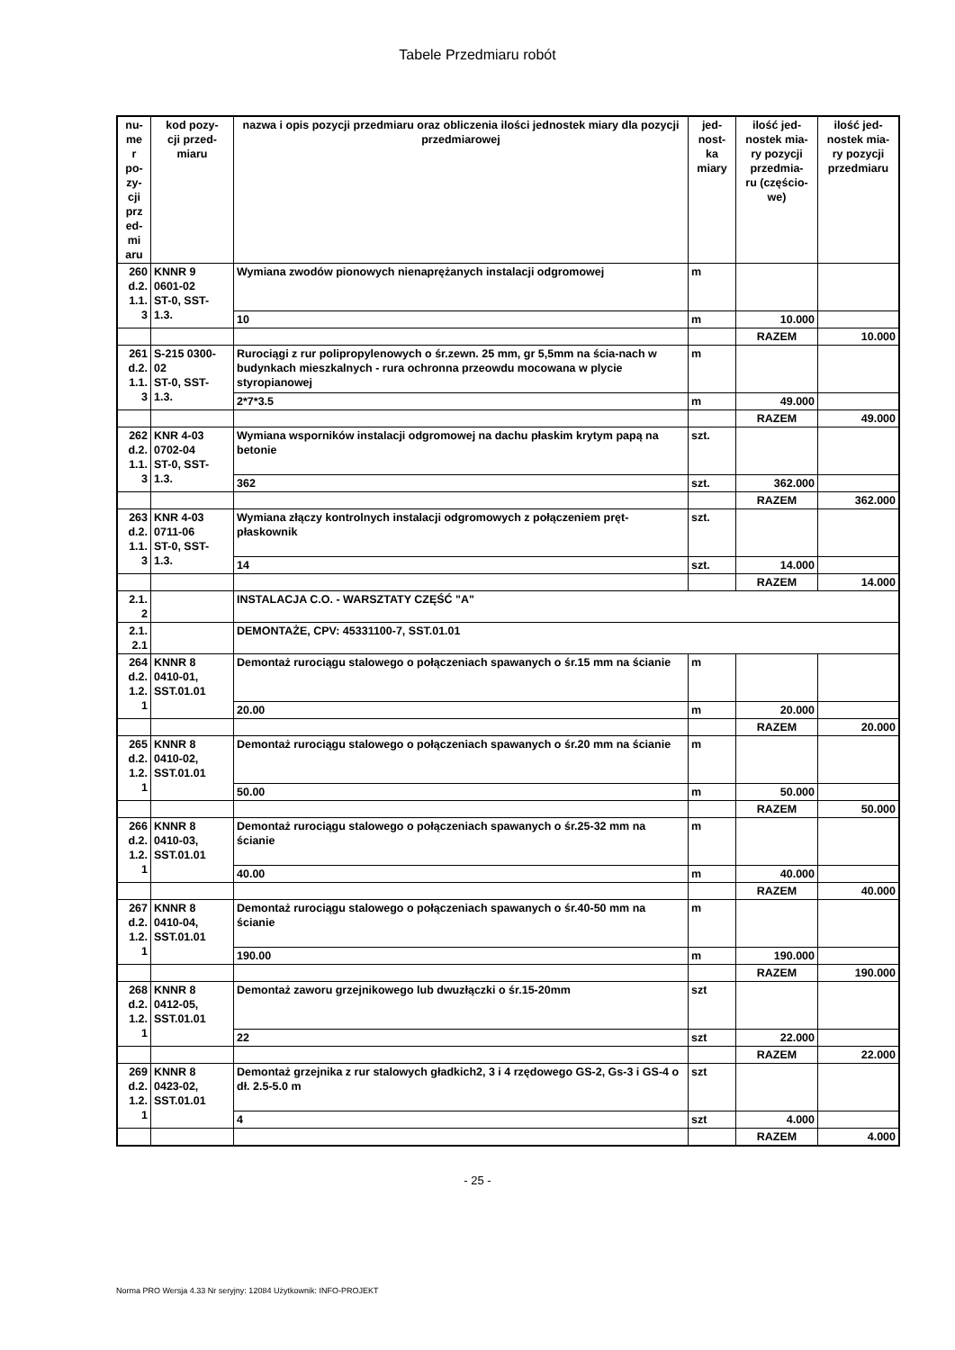Tabele Przedmiaru robót
| nu- me r po- zy- cji prz ed- mi aru | kod pozy- cji przed- miaru | nazwa i opis pozycji przedmiaru oraz obliczenia ilości jednostek miary dla pozycji przedmiarowej | jed- nost- ka miary | ilość jed- nostek mia- ry pozycji przedmia- ru (częścio- we) | ilość jed- nostek mia- ry pozycji przedmiaru |
| --- | --- | --- | --- | --- | --- |
| 260 d.2. 1.1. 3 | KNNR 9 0601-02 ST-0, SST- 1.3. | Wymiana zwodów pionowych nienaprężanych instalacji odgromowej | m | | |
| | | 10 | m | 10.000 | |
| | | | | RAZEM | 10.000 |
| 261 d.2. 1.1. 3 | S-215 0300- 02 ST-0, SST- 1.3. | Rurociągi z rur polipropylenowych o śr.zewn. 25 mm, gr 5,5mm na ścia-nach w budynkach mieszkalnych - rura ochronna przeowdu mocowana w plycie styropianowej | m | | |
| | | 2*7*3.5 | m | 49.000 | |
| | | | | RAZEM | 49.000 |
| 262 d.2. 1.1. 3 | KNR 4-03 0702-04 ST-0, SST- 1.3. | Wymiana wsporników instalacji odgromowej na dachu płaskim krytym papą na betonie | szt. | | |
| | | 362 | szt. | 362.000 | |
| | | | | RAZEM | 362.000 |
| 263 d.2. 1.1. 3 | KNR 4-03 0711-06 ST-0, SST- 1.3. | Wymiana złączy kontrolnych instalacji odgromowych z połączeniem pręt-płaskownik | szt. | | |
| | | 14 | szt. | 14.000 | |
| | | | | RAZEM | 14.000 |
| 2.1. 2 | | INSTALACJA C.O. - WARSZTATY CZĘŚĆ "A" | | | |
| 2.1. 2.1 | | DEMONTAŻE, CPV: 45331100-7, SST.01.01 | | | |
| 264 d.2. 1.2. 1 | KNNR 8 0410-01, SST.01.01 | Demontaż rurociągu stalowego o połączeniach spawanych o śr.15 mm na ścianie | m | | |
| | | 20.00 | m | 20.000 | |
| | | | | RAZEM | 20.000 |
| 265 d.2. 1.2. 1 | KNNR 8 0410-02, SST.01.01 | Demontaż rurociągu stalowego o połączeniach spawanych o śr.20 mm na ścianie | m | | |
| | | 50.00 | m | 50.000 | |
| | | | | RAZEM | 50.000 |
| 266 d.2. 1.2. 1 | KNNR 8 0410-03, SST.01.01 | Demontaż rurociągu stalowego o połączeniach spawanych o śr.25-32 mm na ścianie | m | | |
| | | 40.00 | m | 40.000 | |
| | | | | RAZEM | 40.000 |
| 267 d.2. 1.2. 1 | KNNR 8 0410-04, SST.01.01 | Demontaż rurociągu stalowego o połączeniach spawanych o śr.40-50 mm na ścianie | m | | |
| | | 190.00 | m | 190.000 | |
| | | | | RAZEM | 190.000 |
| 268 d.2. 1.2. 1 | KNNR 8 0412-05, SST.01.01 | Demontaż zaworu grzejnikowego lub dwuzłączki o śr.15-20mm | szt | | |
| | | 22 | szt | 22.000 | |
| | | | | RAZEM | 22.000 |
| 269 d.2. 1.2. 1 | KNNR 8 0423-02, SST.01.01 | Demontaż grzejnika z rur stalowych gładkich2, 3 i 4 rzędowego GS-2, Gs-3 i GS-4 o dł. 2.5-5.0 m | szt | | |
| | | 4 | szt | 4.000 | |
| | | | | RAZEM | 4.000 |
- 25 -
Norma PRO Wersja 4.33 Nr seryjny: 12084 Użytkownik: INFO-PROJEKT